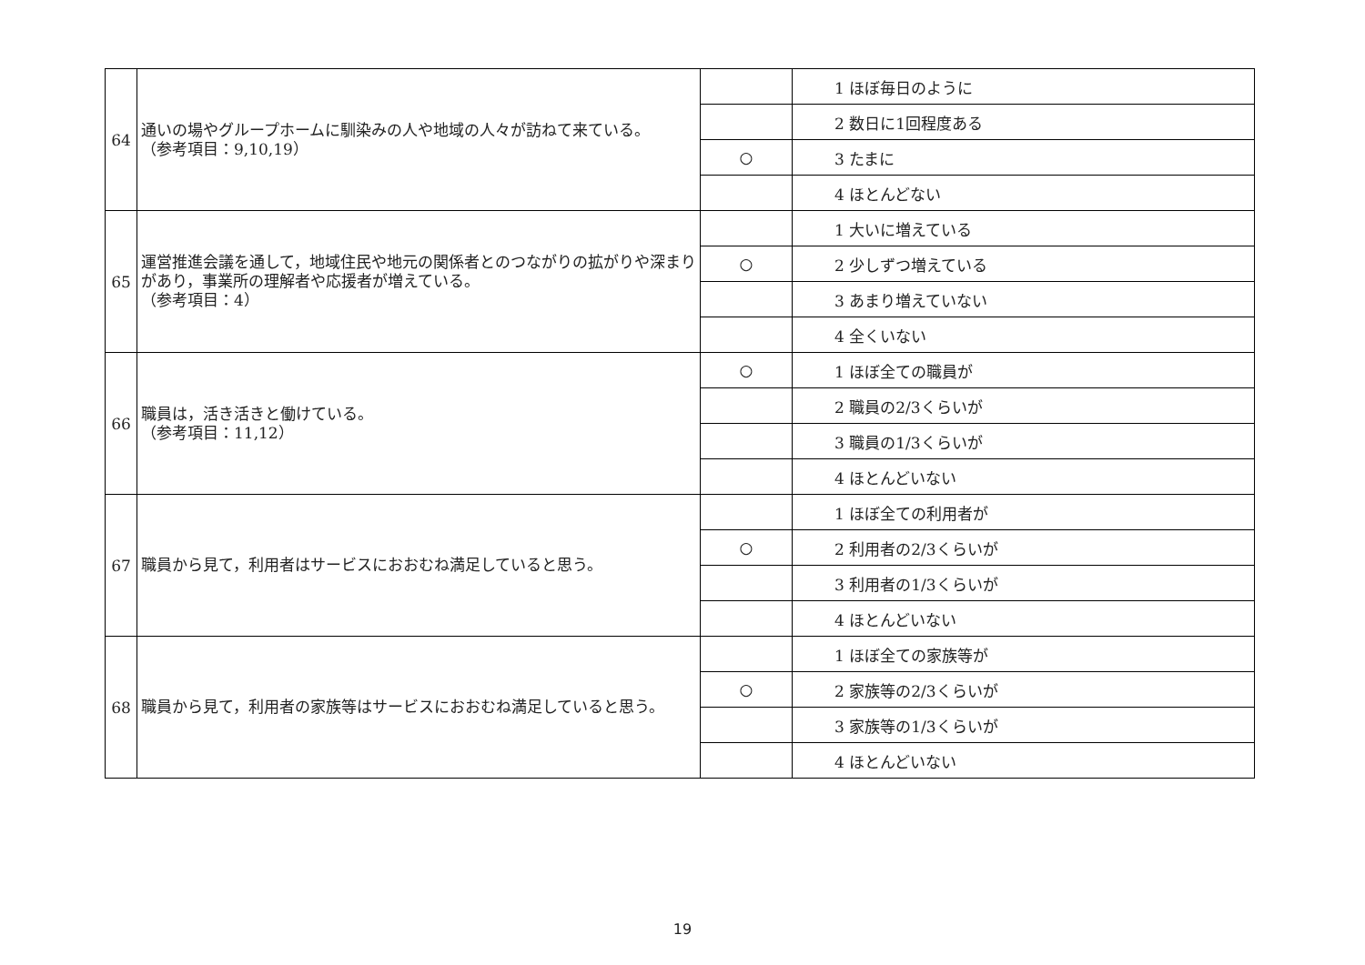| 64 | 通いの場やグループホームに馴染みの人や地域の人々が訪ねて来ている。 （参考項目：9,10,19） | | 1 ほぼ毎日のように |
| | | | 2 数日に1回程度ある |
| | | ○ | 3 たまに |
| | | | 4 ほとんどない |
| 65 | 運営推進会議を通して，地域住民や地元の関係者とのつながりの拡がりや深まりがあり，事業所の理解者や応援者が増えている。 （参考項目：4） | | 1 大いに増えている |
| | | ○ | 2 少しずつ増えている |
| | | | 3 あまり増えていない |
| | | | 4 全くいない |
| 66 | 職員は，活き活きと働けている。 （参考項目：11,12） | ○ | 1 ほぼ全ての職員が |
| | | | 2 職員の2/3くらいが |
| | | | 3 職員の1/3くらいが |
| | | | 4 ほとんどいない |
| 67 | 職員から見て，利用者はサービスにおおむね満足していると思う。 | | 1 ほぼ全ての利用者が |
| | | ○ | 2 利用者の2/3くらいが |
| | | | 3 利用者の1/3くらいが |
| | | | 4 ほとんどいない |
| 68 | 職員から見て，利用者の家族等はサービスにおおむね満足していると思う。 | | 1 ほぼ全ての家族等が |
| | | ○ | 2 家族等の2/3くらいが |
| | | | 3 家族等の1/3くらいが |
| | | | 4 ほとんどいない |
19